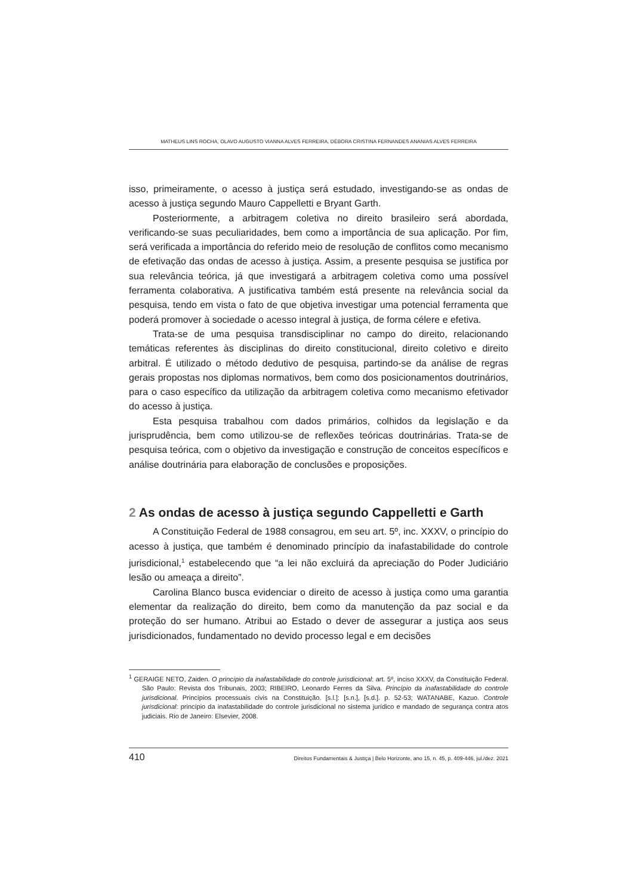MATHEUS LINS ROCHA, OLAVO AUGUSTO VIANNA ALVES FERREIRA, DÉBORA CRISTINA FERNANDES ANANIAS ALVES FERREIRA
isso, primeiramente, o acesso à justiça será estudado, investigando-se as ondas de acesso à justiça segundo Mauro Cappelletti e Bryant Garth.
Posteriormente, a arbitragem coletiva no direito brasileiro será abordada, verificando-se suas peculiaridades, bem como a importância de sua aplicação. Por fim, será verificada a importância do referido meio de resolução de conflitos como mecanismo de efetivação das ondas de acesso à justiça. Assim, a presente pesquisa se justifica por sua relevância teórica, já que investigará a arbitragem coletiva como uma possível ferramenta colaborativa. A justificativa também está presente na relevância social da pesquisa, tendo em vista o fato de que objetiva investigar uma potencial ferramenta que poderá promover à sociedade o acesso integral à justiça, de forma célere e efetiva.
Trata-se de uma pesquisa transdisciplinar no campo do direito, relacionando temáticas referentes às disciplinas do direito constitucional, direito coletivo e direito arbitral. É utilizado o método dedutivo de pesquisa, partindo-se da análise de regras gerais propostas nos diplomas normativos, bem como dos posicionamentos doutrinários, para o caso específico da utilização da arbitragem coletiva como mecanismo efetivador do acesso à justiça.
Esta pesquisa trabalhou com dados primários, colhidos da legislação e da jurisprudência, bem como utilizou-se de reflexões teóricas doutrinárias. Trata-se de pesquisa teórica, com o objetivo da investigação e construção de conceitos específicos e análise doutrinária para elaboração de conclusões e proposições.
2 As ondas de acesso à justiça segundo Cappelletti e Garth
A Constituição Federal de 1988 consagrou, em seu art. 5º, inc. XXXV, o princípio do acesso à justiça, que também é denominado princípio da inafastabilidade do controle jurisdicional,<sup>1</sup> estabelecendo que “a lei não excluirá da apreciação do Poder Judiciário lesão ou ameaça a direito”.
Carolina Blanco busca evidenciar o direito de acesso à justiça como uma garantia elementar da realização do direito, bem como da manutenção da paz social e da proteção do ser humano. Atribui ao Estado o dever de assegurar a justiça aos seus jurisdicionados, fundamentado no devido processo legal e em decisões
<sup>1</sup> GERAIGE NETO, Zaiden. O princípio da inafastabilidade do controle jurisdicional: art. 5º, inciso XXXV, da Constituição Federal. São Paulo: Revista dos Tribunais, 2003; RIBEIRO, Leonardo Ferres da Silva. Princípio da inafastabilidade do controle jurisdicional. Princípios processuais civis na Constituição. [s.l.]: [s.n.], [s.d.]. p. 52-53; WATANABE, Kazuo. Controle jurisdicional: princípio da inafastabilidade do controle jurisdicional no sistema jurídico e mandado de segurança contra atos judiciais. Rio de Janeiro: Elsevier, 2008.
410 Direitos Fundamentais & Justiça | Belo Horizonte, ano 15, n. 45, p. 409-446, jul./dez. 2021